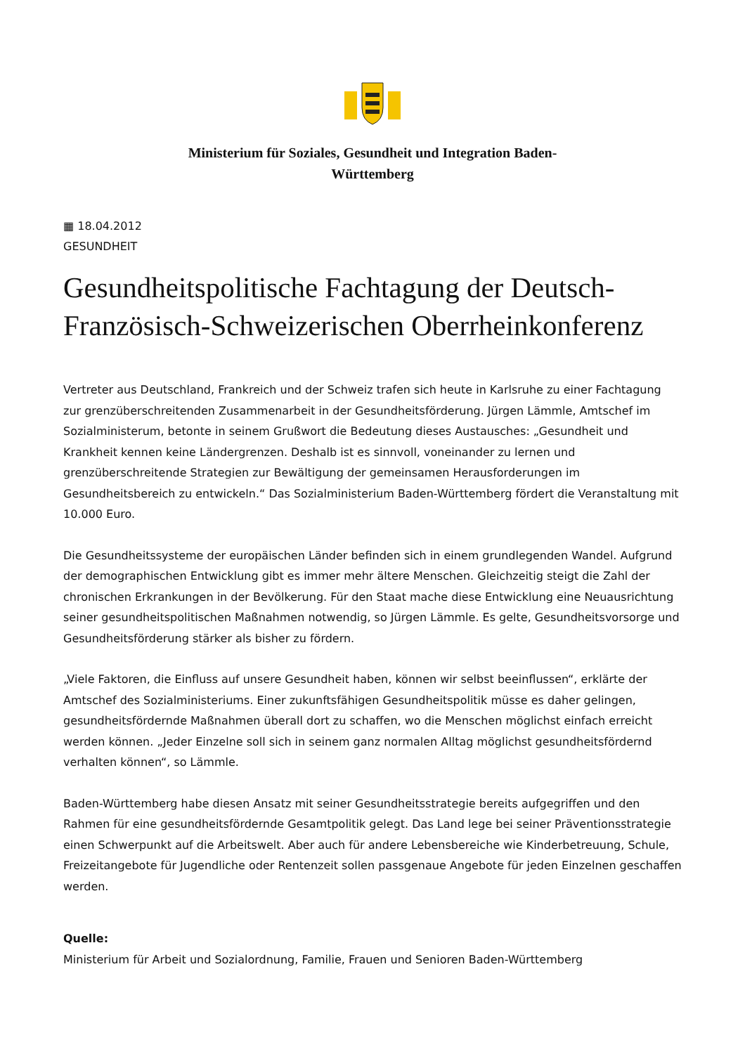Ministerium für Soziales, Gesundheit und Integration Baden-Württemberg
▦ 18.04.2012
GESUNDHEIT
Gesundheitspolitische Fachtagung der Deutsch-Französisch-Schweizerischen Oberrheinkonferenz
Vertreter aus Deutschland, Frankreich und der Schweiz trafen sich heute in Karlsruhe zu einer Fachtagung zur grenzüberschreitenden Zusammenarbeit in der Gesundheitsförderung. Jürgen Lämmle, Amtschef im Sozialministerum, betonte in seinem Grußwort die Bedeutung dieses Austausches: „Gesundheit und Krankheit kennen keine Ländergrenzen. Deshalb ist es sinnvoll, voneinander zu lernen und grenzüberschreitende Strategien zur Bewältigung der gemeinsamen Herausforderungen im Gesundheitsbereich zu entwickeln.“ Das Sozialministerium Baden-Württemberg fördert die Veranstaltung mit 10.000 Euro.
Die Gesundheitssysteme der europäischen Länder befinden sich in einem grundlegenden Wandel. Aufgrund der demographischen Entwicklung gibt es immer mehr ältere Menschen. Gleichzeitig steigt die Zahl der chronischen Erkrankungen in der Bevölkerung. Für den Staat mache diese Entwicklung eine Neuausrichtung seiner gesundheitspolitischen Maßnahmen notwendig, so Jürgen Lämmle. Es gelte, Gesundheitsvorsorge und Gesundheitsförderung stärker als bisher zu fördern.
„Viele Faktoren, die Einfluss auf unsere Gesundheit haben, können wir selbst beeinflussen“, erklärte der Amtschef des Sozialministeriums. Einer zukunftsfähigen Gesundheitspolitik müsse es daher gelingen, gesundheitsfördernde Maßnahmen überall dort zu schaffen, wo die Menschen möglichst einfach erreicht werden können. „Jeder Einzelne soll sich in seinem ganz normalen Alltag möglichst gesundheitsfördernd verhalten können“, so Lämmle.
Baden-Württemberg habe diesen Ansatz mit seiner Gesundheitsstrategie bereits aufgegriffen und den Rahmen für eine gesundheitsfördernde Gesamtpolitik gelegt. Das Land lege bei seiner Präventionsstrategie einen Schwerpunkt auf die Arbeitswelt. Aber auch für andere Lebensbereiche wie Kinderbetreuung, Schule, Freizeitangebote für Jugendliche oder Rentenzeit sollen passgenaue Angebote für jeden Einzelnen geschaffen werden.
Quelle:
Ministerium für Arbeit und Sozialordnung, Familie, Frauen und Senioren Baden-Württemberg